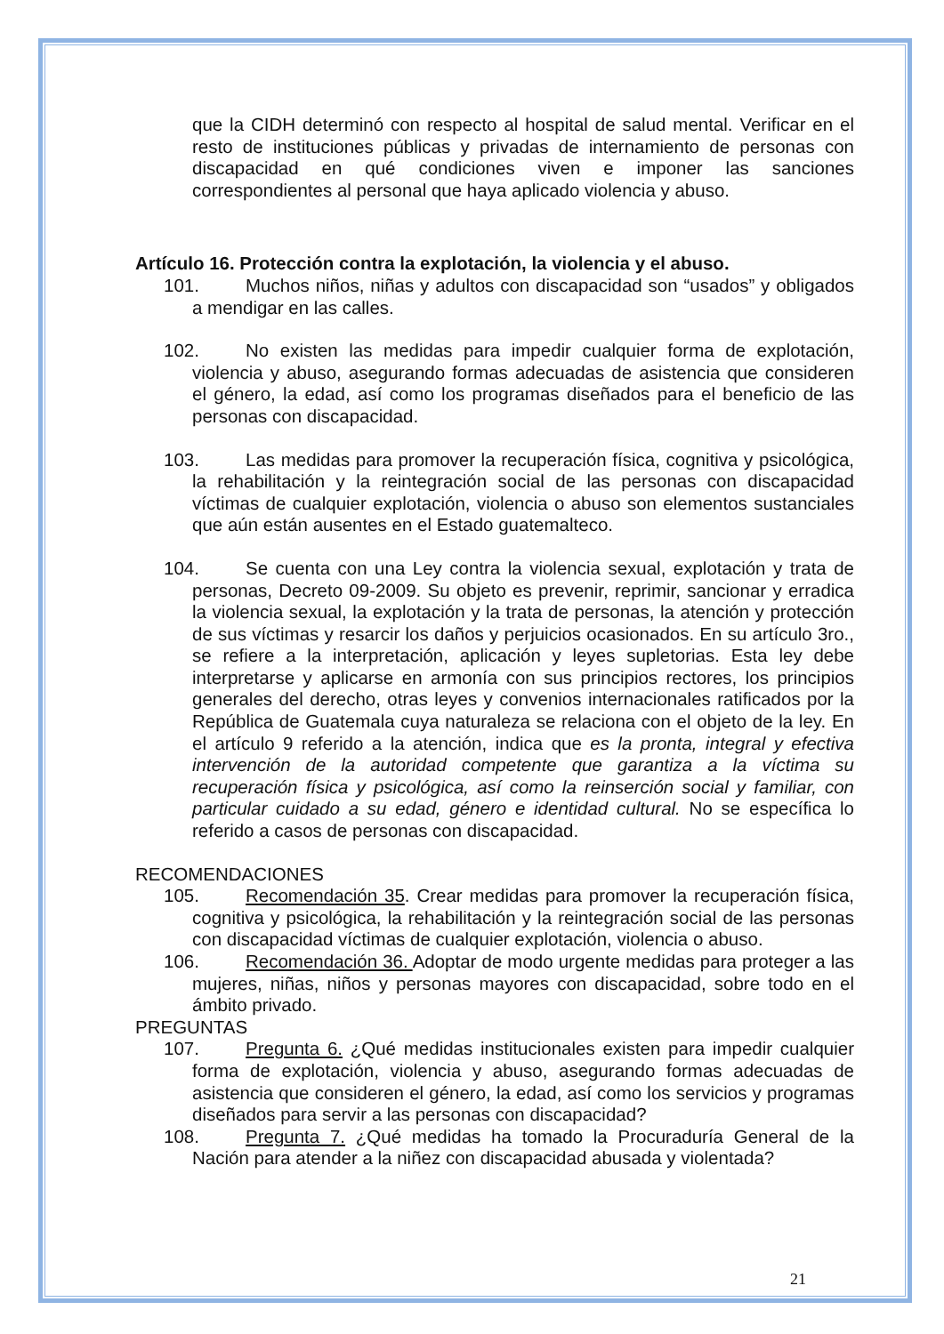que la CIDH determinó con respecto al hospital de salud mental. Verificar en el resto de instituciones públicas y privadas de internamiento de personas con discapacidad en qué condiciones viven e imponer las sanciones correspondientes al personal que haya aplicado violencia y abuso.
Artículo 16. Protección contra la explotación, la violencia y el abuso.
101. Muchos niños, niñas y adultos con discapacidad son “usados” y obligados a mendigar en las calles.
102. No existen las medidas para impedir cualquier forma de explotación, violencia y abuso, asegurando formas adecuadas de asistencia que consideren el género, la edad, así como los programas diseñados para el beneficio de las personas con discapacidad.
103. Las medidas para promover la recuperación física, cognitiva y psicológica, la rehabilitación y la reintegración social de las personas con discapacidad víctimas de cualquier explotación, violencia o abuso son elementos sustanciales que aún están ausentes en el Estado guatemalteco.
104. Se cuenta con una Ley contra la violencia sexual, explotación y trata de personas, Decreto 09-2009. Su objeto es prevenir, reprimir, sancionar y erradica la violencia sexual, la explotación y la trata de personas, la atención y protección de sus víctimas y resarcir los daños y perjuicios ocasionados. En su artículo 3ro., se refiere a la interpretación, aplicación y leyes supletorias. Esta ley debe interpretarse y aplicarse en armonía con sus principios rectores, los principios generales del derecho, otras leyes y convenios internacionales ratificados por la República de Guatemala cuya naturaleza se relaciona con el objeto de la ley. En el artículo 9 referido a la atención, indica que es la pronta, integral y efectiva intervención de la autoridad competente que garantiza a la víctima su recuperación física y psicológica, así como la reinserción social y familiar, con particular cuidado a su edad, género e identidad cultural. No se específica lo referido a casos de personas con discapacidad.
RECOMENDACIONES
105. Recomendación 35. Crear medidas para promover la recuperación física, cognitiva y psicológica, la rehabilitación y la reintegración social de las personas con discapacidad víctimas de cualquier explotación, violencia o abuso.
106. Recomendación 36. Adoptar de modo urgente medidas para proteger a las mujeres, niñas, niños y personas mayores con discapacidad, sobre todo en el ámbito privado.
PREGUNTAS
107. Pregunta 6. ¿Qué medidas institucionales existen para impedir cualquier forma de explotación, violencia y abuso, asegurando formas adecuadas de asistencia que consideren el género, la edad, así como los servicios y programas diseñados para servir a las personas con discapacidad?
108. Pregunta 7. ¿Qué medidas ha tomado la Procuraduría General de la Nación para atender a la niñez con discapacidad abusada y violentada?
21